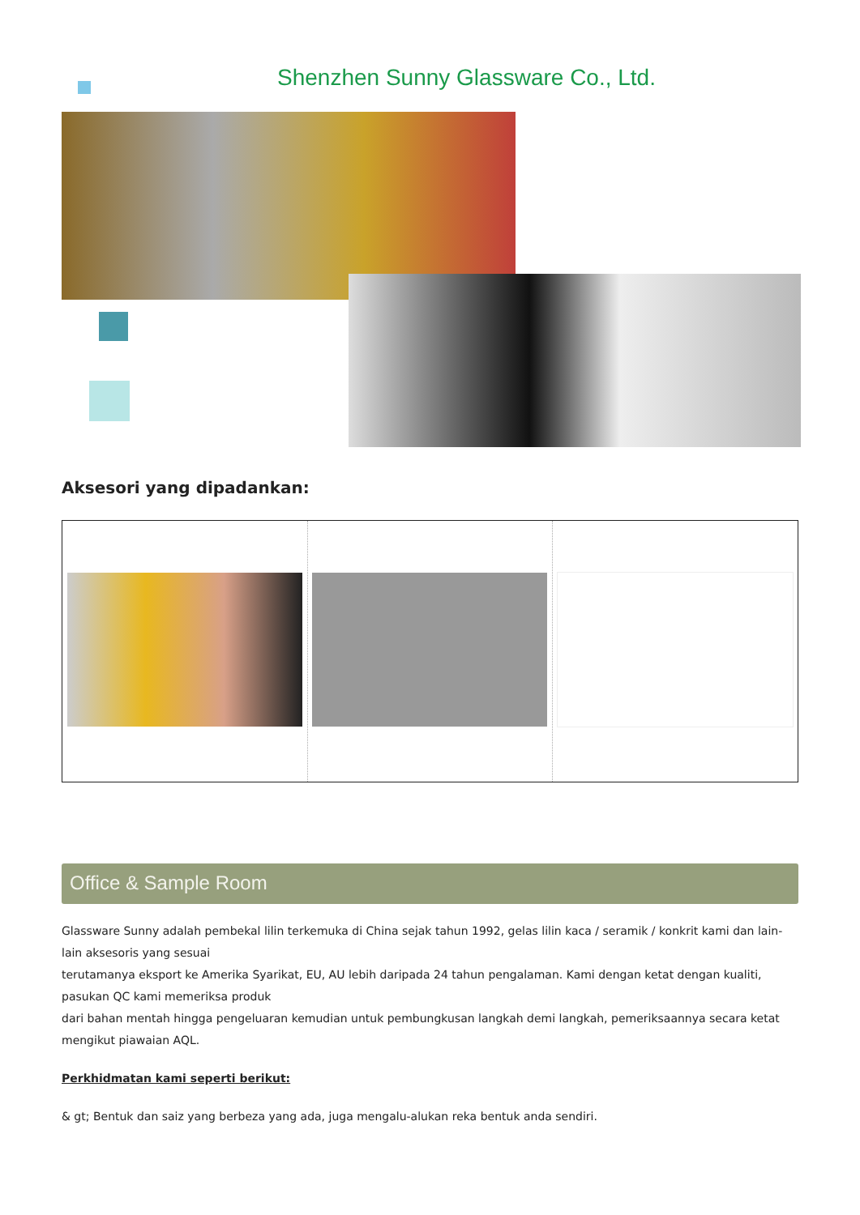Shenzhen Sunny Glassware Co., Ltd.
Aksesori yang dipadankan:
Office & Sample Room
Glassware Sunny adalah pembekal lilin terkemuka di China sejak tahun 1992, gelas lilin kaca / seramik / konkrit kami dan lain-lain aksesoris yang sesuai
terutamanya eksport ke Amerika Syarikat, EU, AU lebih daripada 24 tahun pengalaman. Kami dengan ketat dengan kualiti, pasukan QC kami memeriksa produk
dari bahan mentah hingga pengeluaran kemudian untuk pembungkusan langkah demi langkah, pemeriksaannya secara ketat mengikut piawaian AQL.
Perkhidmatan kami seperti berikut:
& gt; Bentuk dan saiz yang berbeza yang ada, juga mengalu-alukan reka bentuk anda sendiri.